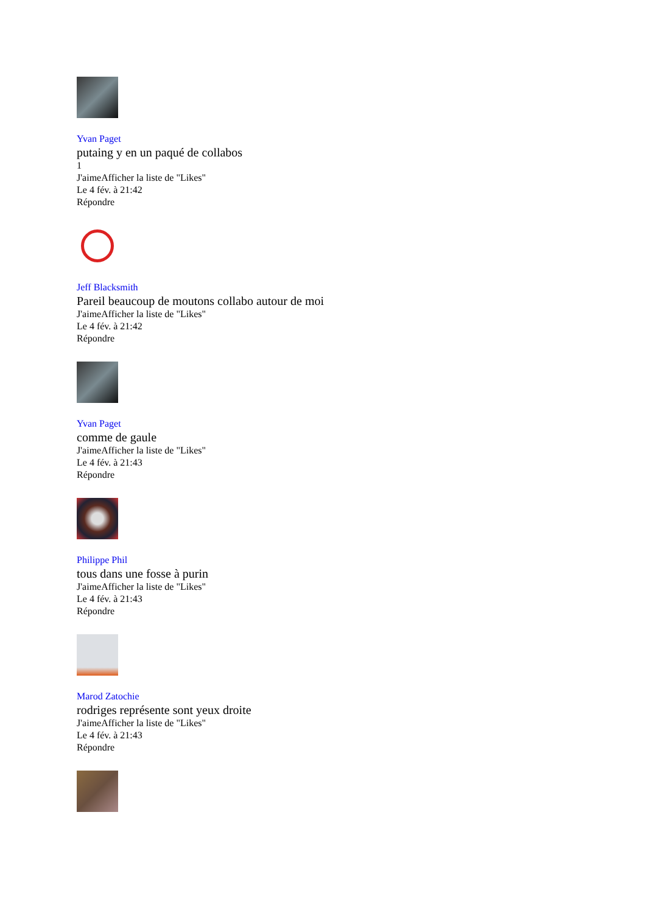Yvan Paget
putaing y en un paqué de collabos
1
J'aimeAfficher la liste de "Likes"
Le 4 fév. à 21:42
Répondre
Jeff Blacksmith
Pareil beaucoup de moutons collabo autour de moi
J'aimeAfficher la liste de "Likes"
Le 4 fév. à 21:42
Répondre
Yvan Paget
comme de gaule
J'aimeAfficher la liste de "Likes"
Le 4 fév. à 21:43
Répondre
Philippe Phil
tous dans une fosse à purin
J'aimeAfficher la liste de "Likes"
Le 4 fév. à 21:43
Répondre
Marod Zatochie
rodriges représente sont yeux droite
J'aimeAfficher la liste de "Likes"
Le 4 fév. à 21:43
Répondre